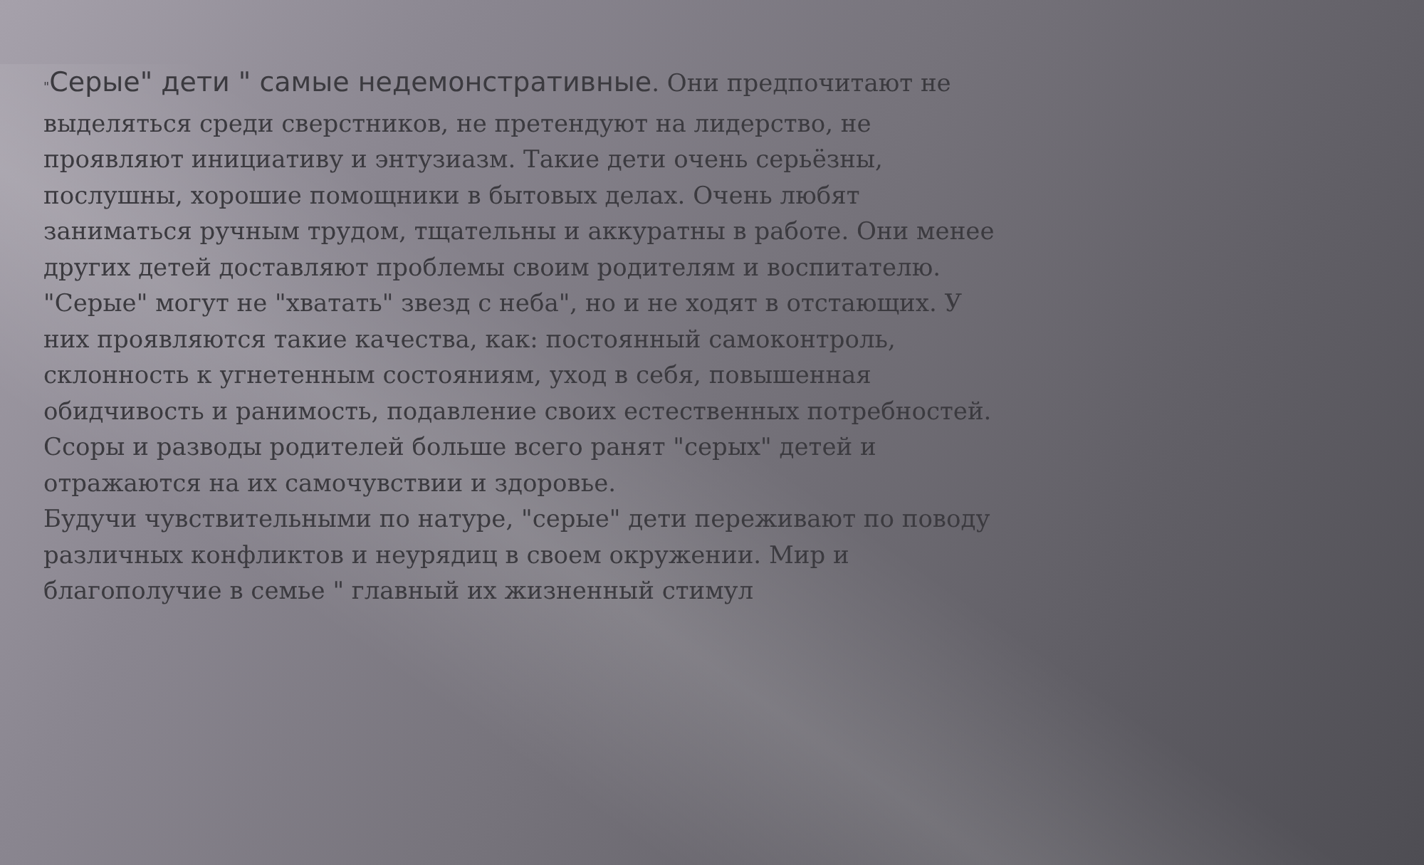"Серые" дети " самые недемонстративные. Они предпочитают не выделяться среди сверстников, не претендуют на лидерство, не проявляют инициативу и энтузиазм. Такие дети очень серьёзны, послушны, хорошие помощники в бытовых делах. Очень любят заниматься ручным трудом, тщательны и аккуратны в работе. Они менее других детей доставляют проблемы своим родителям и воспитателю. "Серые" могут не "хватать" звезд с неба", но и не ходят в отстающих. У них проявляются такие качества, как: постоянный самоконтроль, склонность к угнетенным состояниям, уход в себя, повышенная обидчивость и ранимость, подавление своих естественных потребностей.
Ссоры и разводы родителей больше всего ранят "серых" детей и отражаются на их самочувствии и здоровье.
Будучи чувствительными по натуре, "серые" дети переживают по поводу различных конфликтов и неурядиц в своем окружении. Мир и благополучие в семье " главный их жизненный стимул